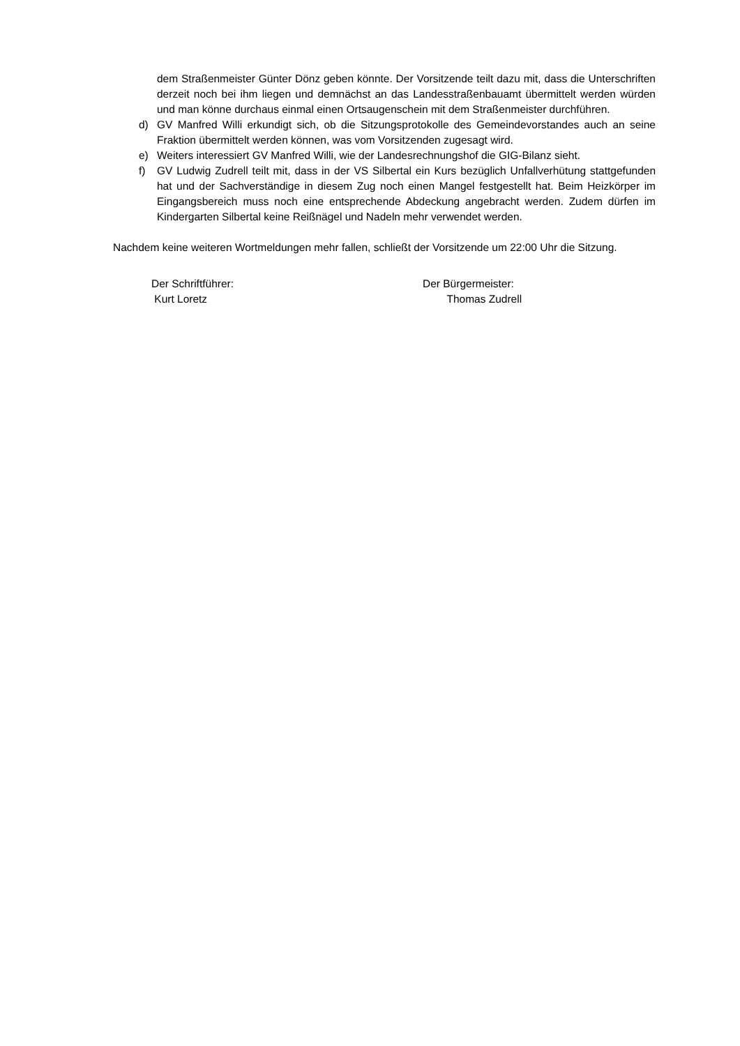dem Straßenmeister Günter Dönz geben könnte. Der Vorsitzende teilt dazu mit, dass die Unterschriften derzeit noch bei ihm liegen und demnächst an das Landesstraßenbauamt übermittelt werden würden und man könne durchaus einmal einen Ortsaugenschein mit dem Straßenmeister durchführen.
d) GV Manfred Willi erkundigt sich, ob die Sitzungsprotokolle des Gemeindevorstandes auch an seine Fraktion übermittelt werden können, was vom Vorsitzenden zugesagt wird.
e) Weiters interessiert GV Manfred Willi, wie der Landesrechnungshof die GIG-Bilanz sieht.
f) GV Ludwig Zudrell teilt mit, dass in der VS Silbertal ein Kurs bezüglich Unfallverhütung stattgefunden hat und der Sachverständige in diesem Zug noch einen Mangel festgestellt hat. Beim Heizkörper im Eingangsbereich muss noch eine entsprechende Abdeckung angebracht werden. Zudem dürfen im Kindergarten Silbertal keine Reißnägel und Nadeln mehr verwendet werden.
Nachdem keine weiteren Wortmeldungen mehr fallen, schließt der Vorsitzende um 22:00 Uhr die Sitzung.
Der Schriftführer:
Kurt Loretz
Der Bürgermeister:
Thomas Zudrell